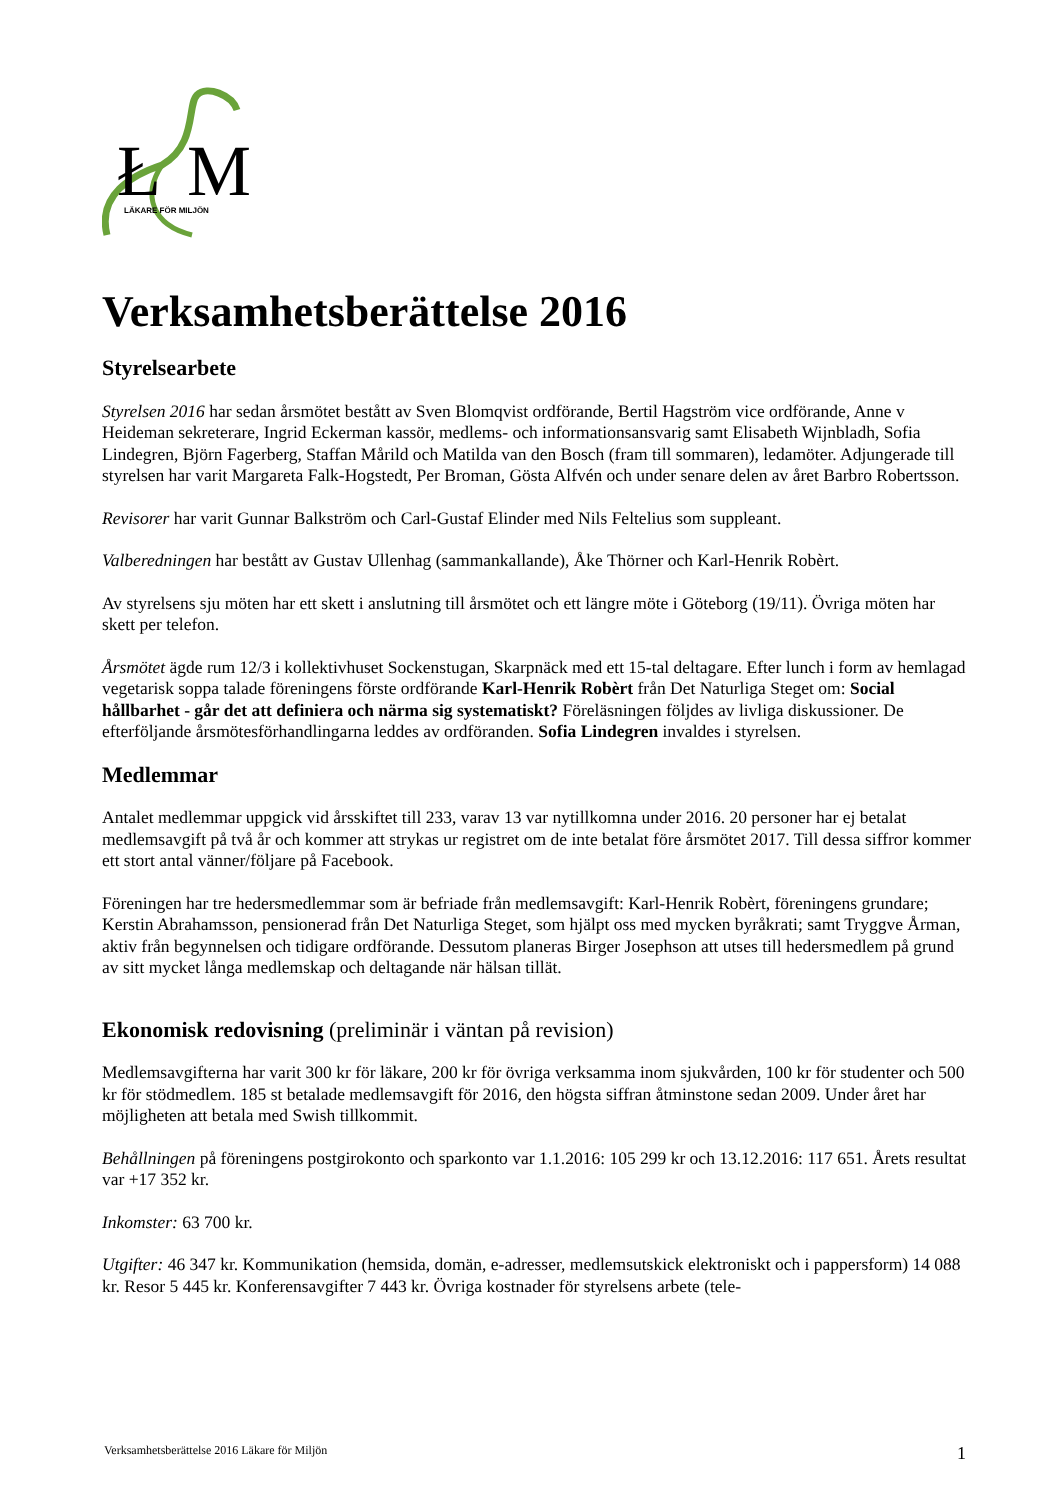Ł
M
LÄKARE FÖR MILJÖN
Verksamhetsberättelse 2016
Styrelsearbete
Styrelsen 2016 har sedan årsmötet bestått av Sven Blomqvist ordförande, Bertil Hagström vice ordförande, Anne v Heideman sekreterare, Ingrid Eckerman kassör, medlems- och informationsansvarig samt Elisabeth Wijnbladh, Sofia Lindegren, Björn Fagerberg, Staffan Mårild och Matilda van den Bosch (fram till sommaren), ledamöter. Adjungerade till styrelsen har varit Margareta Falk-Hogstedt, Per Broman, Gösta Alfvén och under senare delen av året Barbro Robertsson.
Revisorer har varit Gunnar Balkström och Carl-Gustaf Elinder med Nils Feltelius som suppleant.
Valberedningen har bestått av Gustav Ullenhag (sammankallande), Åke Thörner och Karl-Henrik Robèrt.
Av styrelsens sju möten har ett skett i anslutning till årsmötet och ett längre möte i Göteborg (19/11). Övriga möten har skett per telefon.
Årsmötet ägde rum 12/3 i kollektivhuset Sockenstugan, Skarpnäck med ett 15-tal deltagare. Efter lunch i form av hemlagad vegetarisk soppa talade föreningens förste ordförande Karl-Henrik Robèrt från Det Naturliga Steget om: Social hållbarhet - går det att definiera och närma sig systematiskt? Föreläsningen följdes av livliga diskussioner. De efterföljande årsmötesförhandlingarna leddes av ordföranden. Sofia Lindegren invaldes i styrelsen.
Medlemmar
Antalet medlemmar uppgick vid årsskiftet till 233, varav 13 var nytillkomna under 2016. 20 personer har ej betalat medlemsavgift på två år och kommer att strykas ur registret om de inte betalat före årsmötet 2017. Till dessa siffror kommer ett stort antal vänner/följare på Facebook.
Föreningen har tre hedersmedlemmar som är befriade från medlemsavgift: Karl-Henrik Robèrt, föreningens grundare; Kerstin Abrahamsson, pensionerad från Det Naturliga Steget, som hjälpt oss med mycken byråkrati; samt Tryggve Årman, aktiv från begynnelsen och tidigare ordförande. Dessutom planeras Birger Josephson att utses till hedersmedlem på grund av sitt mycket långa medlemskap och deltagande när hälsan tillät.
Ekonomisk redovisning (preliminär i väntan på revision)
Medlemsavgifterna har varit 300 kr för läkare, 200 kr för övriga verksamma inom sjukvården, 100 kr för studenter och 500 kr för stödmedlem. 185 st betalade medlemsavgift för 2016, den högsta siffran åtminstone sedan 2009. Under året har möjligheten att betala med Swish tillkommit.
Behållningen på föreningens postgirokonto och sparkonto var 1.1.2016: 105 299 kr och 13.12.2016: 117 651. Årets resultat var +17 352 kr.
Inkomster: 63 700 kr.
Utgifter: 46 347 kr. Kommunikation (hemsida, domän, e-adresser, medlemsutskick elektroniskt och i pappersform) 14 088 kr. Resor 5 445 kr. Konferensavgifter 7 443 kr. Övriga kostnader för styrelsens arbete (tele-
Verksamhetsberättelse 2016 Läkare för Miljön 1